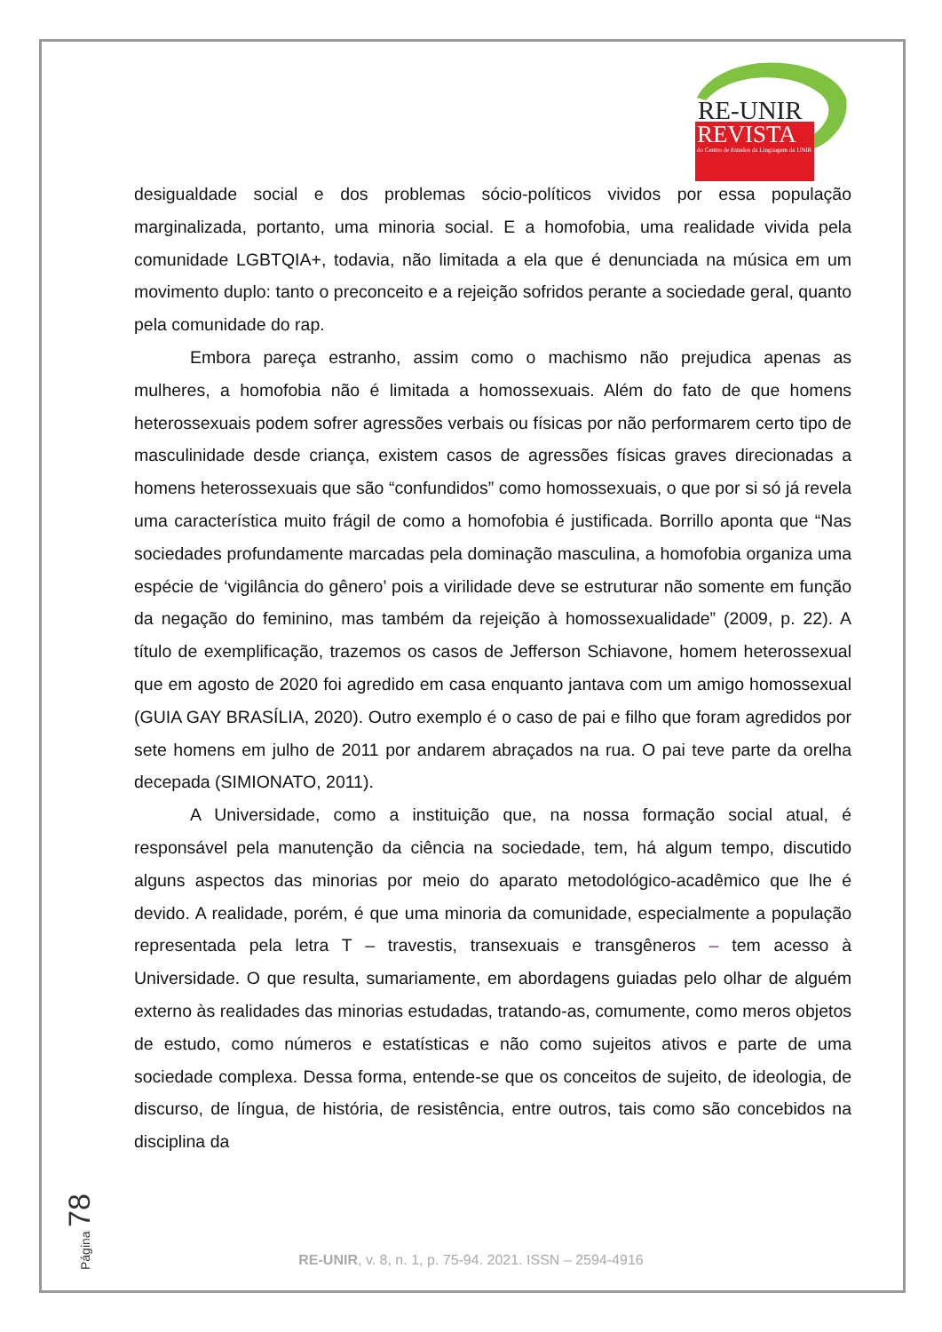RE-UNIR
REVISTA
do Centro de Estudos da Linguagem da UNIR
desigualdade social e dos problemas sócio-políticos vividos por essa população marginalizada, portanto, uma minoria social. E a homofobia, uma realidade vivida pela comunidade LGBTQIA+, todavia, não limitada a ela que é denunciada na música em um movimento duplo: tanto o preconceito e a rejeição sofridos perante a sociedade geral, quanto pela comunidade do rap.
Embora pareça estranho, assim como o machismo não prejudica apenas as mulheres, a homofobia não é limitada a homossexuais. Além do fato de que homens heterossexuais podem sofrer agressões verbais ou físicas por não performarem certo tipo de masculinidade desde criança, existem casos de agressões físicas graves direcionadas a homens heterossexuais que são “confundidos” como homossexuais, o que por si só já revela uma característica muito frágil de como a homofobia é justificada. Borrillo aponta que “Nas sociedades profundamente marcadas pela dominação masculina, a homofobia organiza uma espécie de ‘vigilância do gênero’ pois a virilidade deve se estruturar não somente em função da negação do feminino, mas também da rejeição à homossexualidade” (2009, p. 22). A título de exemplificação, trazemos os casos de Jefferson Schiavone, homem heterossexual que em agosto de 2020 foi agredido em casa enquanto jantava com um amigo homossexual (GUIA GAY BRASÍLIA, 2020). Outro exemplo é o caso de pai e filho que foram agredidos por sete homens em julho de 2011 por andarem abraçados na rua. O pai teve parte da orelha decepada (SIMIONATO, 2011).
A Universidade, como a instituição que, na nossa formação social atual, é responsável pela manutenção da ciência na sociedade, tem, há algum tempo, discutido alguns aspectos das minorias por meio do aparato metodológico-acadêmico que lhe é devido. A realidade, porém, é que uma minoria da comunidade, especialmente a população representada pela letra T – travestis, transexuais e transgêneros – tem acesso à Universidade. O que resulta, sumariamente, em abordagens guiadas pelo olhar de alguém externo às realidades das minorias estudadas, tratando-as, comumente, como meros objetos de estudo, como números e estatísticas e não como sujeitos ativos e parte de uma sociedade complexa. Dessa forma, entende-se que os conceitos de sujeito, de ideologia, de discurso, de língua, de história, de resistência, entre outros, tais como são concebidos na disciplina da
Página 78
RE-UNIR, v. 8, n. 1, p. 75-94. 2021. ISSN – 2594-4916